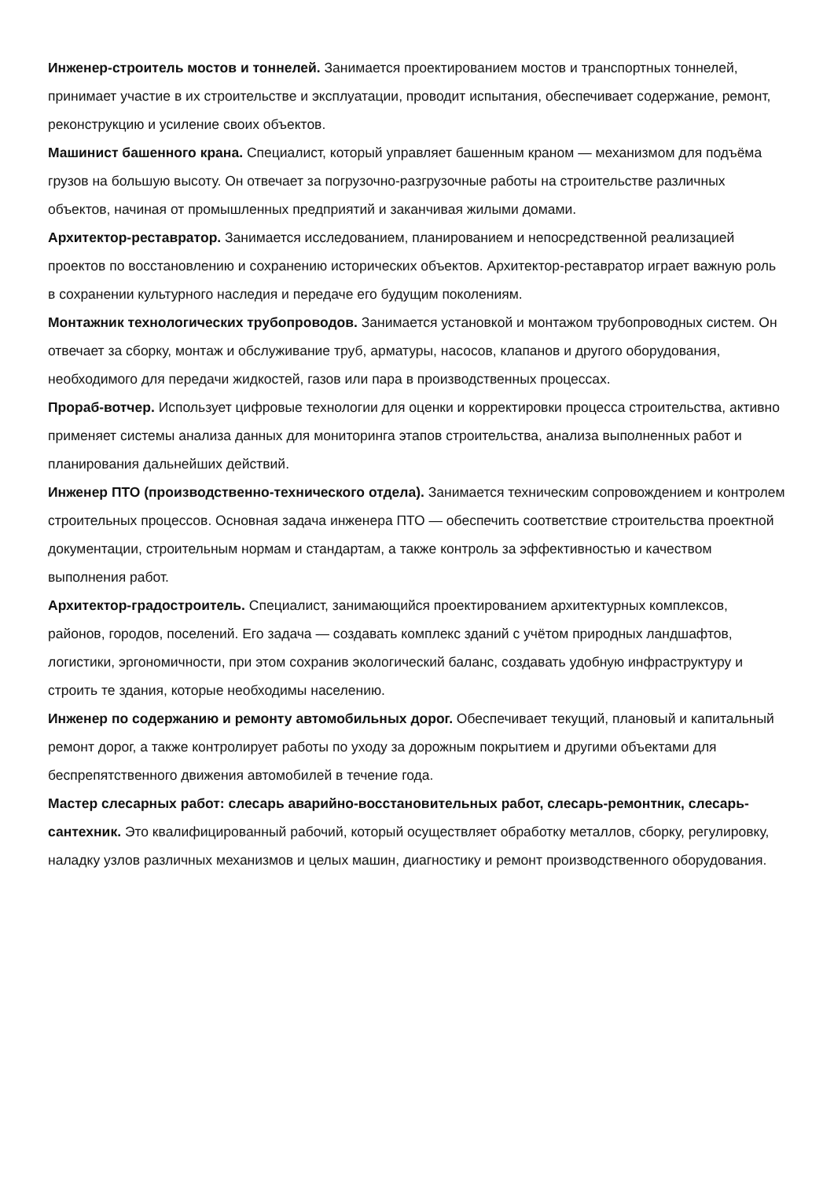Инженер-строитель мостов и тоннелей. Занимается проектированием мостов и транспортных тоннелей, принимает участие в их строительстве и эксплуатации, проводит испытания, обеспечивает содержание, ремонт, реконструкцию и усиление своих объектов.
Машинист башенного крана. Специалист, который управляет башенным краном — механизмом для подъёма грузов на большую высоту. Он отвечает за погрузочно-разгрузочные работы на строительстве различных объектов, начиная от промышленных предприятий и заканчивая жилыми домами.
Архитектор-реставратор. Занимается исследованием, планированием и непосредственной реализацией проектов по восстановлению и сохранению исторических объектов. Архитектор-реставратор играет важную роль в сохранении культурного наследия и передаче его будущим поколениям.
Монтажник технологических трубопроводов. Занимается установкой и монтажом трубопроводных систем. Он отвечает за сборку, монтаж и обслуживание труб, арматуры, насосов, клапанов и другого оборудования, необходимого для передачи жидкостей, газов или пара в производственных процессах.
Прораб-вотчер. Использует цифровые технологии для оценки и корректировки процесса строительства, активно применяет системы анализа данных для мониторинга этапов строительства, анализа выполненных работ и планирования дальнейших действий.
Инженер ПТО (производственно-технического отдела). Занимается техническим сопровождением и контролем строительных процессов. Основная задача инженера ПТО — обеспечить соответствие строительства проектной документации, строительным нормам и стандартам, а также контроль за эффективностью и качеством выполнения работ.
Архитектор-градостроитель. Специалист, занимающийся проектированием архитектурных комплексов, районов, городов, поселений. Его задача — создавать комплекс зданий с учётом природных ландшафтов, логистики, эргономичности, при этом сохранив экологический баланс, создавать удобную инфраструктуру и строить те здания, которые необходимы населению.
Инженер по содержанию и ремонту автомобильных дорог. Обеспечивает текущий, плановый и капитальный ремонт дорог, а также контролирует работы по уходу за дорожным покрытием и другими объектами для беспрепятственного движения автомобилей в течение года.
Мастер слесарных работ: слесарь аварийно-восстановительных работ, слесарь-ремонтник, слесарь-сантехник. Это квалифицированный рабочий, который осуществляет обработку металлов, сборку, регулировку, наладку узлов различных механизмов и целых машин, диагностику и ремонт производственного оборудования.